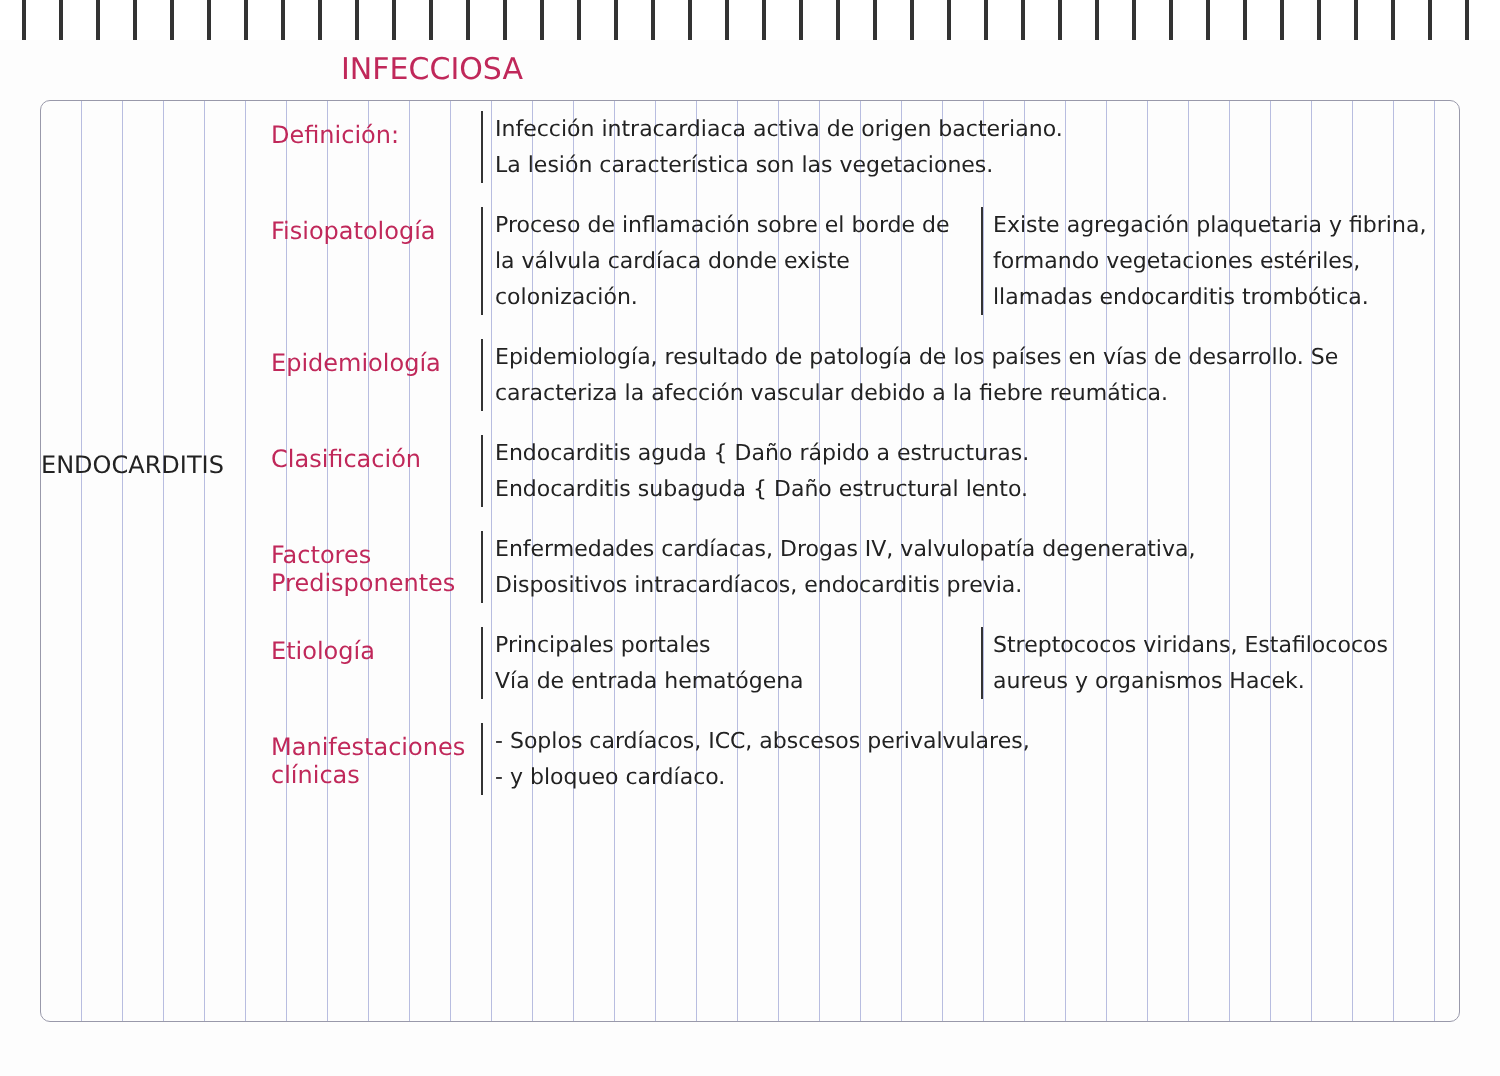INFECCIOSA
ENDOCARDITIS
Definición:
Infección intracardiaca activa de origen bacteriano.
La lesión característica son las vegetaciones.
Fisiopatología
Proceso de inflamación sobre el borde de la válvula cardíaca donde existe colonización.
Existe agregación plaquetaria y fibrina, formando vegetaciones estériles, llamadas endocarditis trombótica.
Epidemiología
Epidemiología, resultado de patología de los países en vías de desarrollo. Se caracteriza la afección vascular debido a la fiebre reumática.
Clasificación
Endocarditis aguda { Daño rápido a estructuras.
Endocarditis subaguda { Daño estructural lento.
Factores Predisponentes
Enfermedades cardíacas, Drogas IV, valvulopatía degenerativa,
Dispositivos intracardíacos, endocarditis previa.
Etiología
Principales portales
Vía de entrada hematógena
Streptococos viridans, Estafilococos aureus y organismos Hacek.
Manifestaciones clínicas
- Soplos cardíacos, ICC, abscesos perivalvulares,
- y bloqueo cardíaco.